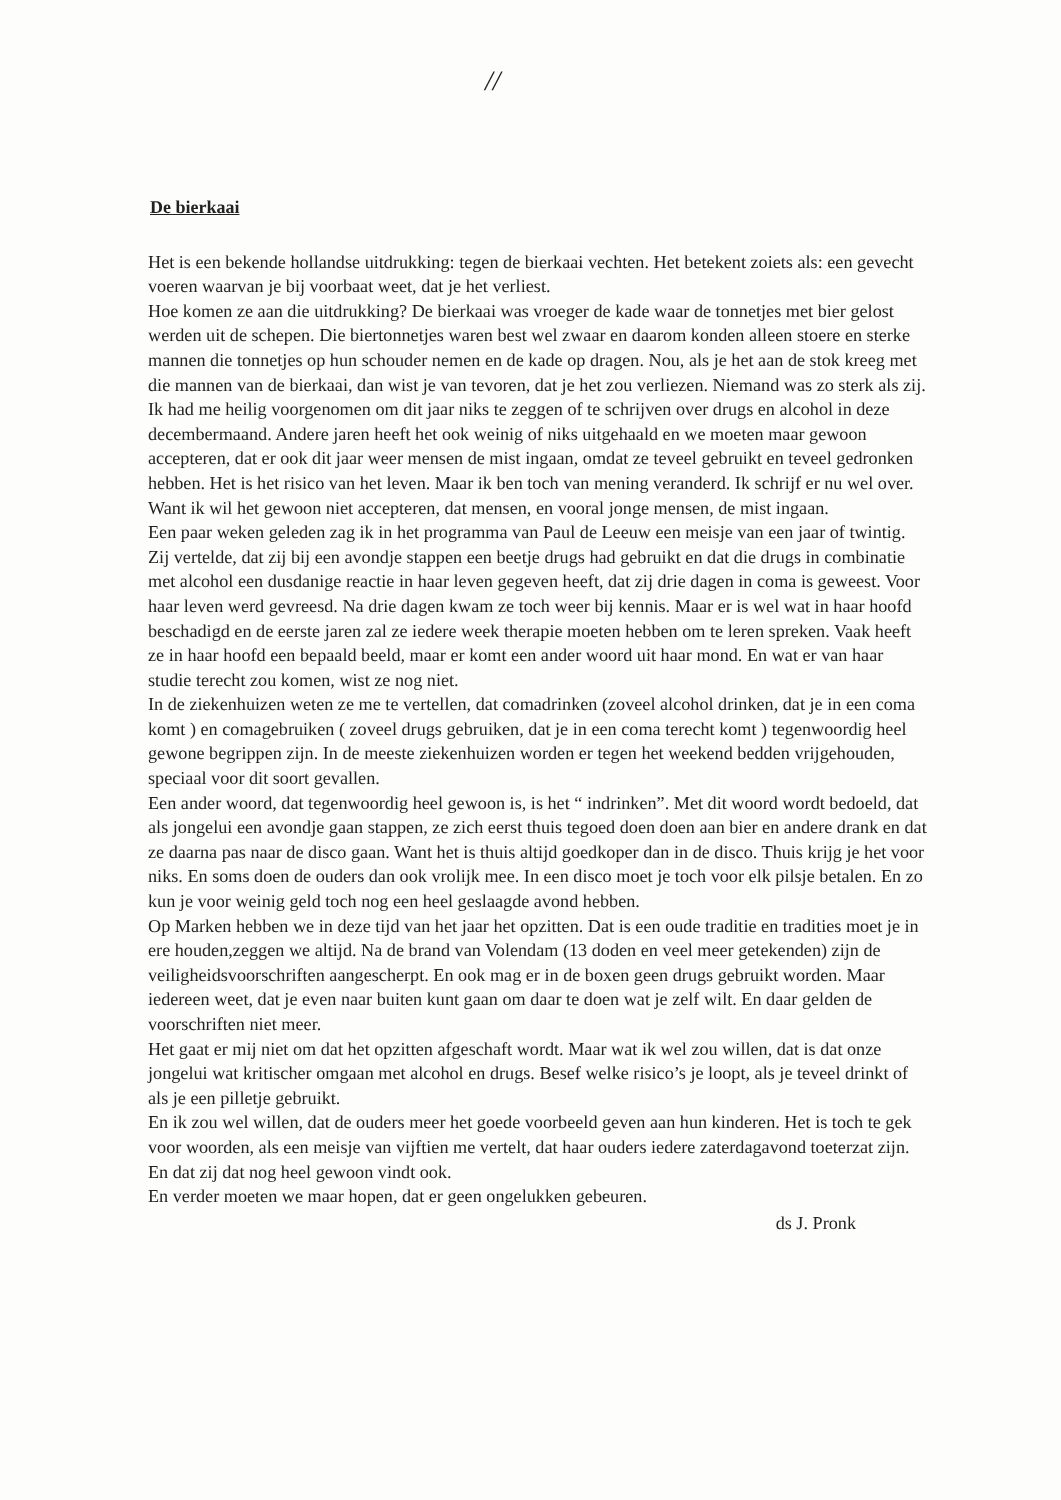//
De bierkaai
Het is een bekende hollandse uitdrukking: tegen de bierkaai vechten. Het betekent zoiets als: een gevecht voeren waarvan je bij voorbaat weet, dat je het verliest.
Hoe komen ze aan die uitdrukking? De bierkaai was vroeger de kade waar de tonnetjes met bier gelost werden uit de schepen. Die biertonnetjes waren best wel zwaar en daarom konden alleen stoere en sterke mannen die tonnetjes op hun schouder nemen en de kade op dragen. Nou, als je het aan de stok kreeg met die mannen van de bierkaai, dan wist je van tevoren, dat je het zou verliezen. Niemand was zo sterk als zij.
Ik had me heilig voorgenomen om dit jaar niks te zeggen of te schrijven over drugs en alcohol in deze decembermaand. Andere jaren heeft het ook weinig of niks uitgehaald en we moeten maar gewoon accepteren, dat er ook dit jaar weer mensen de mist ingaan, omdat ze teveel gebruikt en teveel gedronken hebben. Het is het risico van het leven. Maar ik ben toch van mening veranderd. Ik schrijf er nu wel over. Want ik wil het gewoon niet accepteren, dat mensen, en vooral jonge mensen, de mist ingaan.
Een paar weken geleden zag ik in het programma van Paul de Leeuw een meisje van een jaar of twintig. Zij vertelde, dat zij bij een avondje stappen een beetje drugs had gebruikt en dat die drugs in combinatie met alcohol een dusdanige reactie in haar leven gegeven heeft, dat zij drie dagen in coma is geweest. Voor haar leven werd gevreesd. Na drie dagen kwam ze toch weer bij kennis. Maar er is wel wat in haar hoofd beschadigd en de eerste jaren zal ze iedere week therapie moeten hebben om te leren spreken. Vaak heeft ze in haar hoofd een bepaald beeld, maar er komt een ander woord uit haar mond. En wat er van haar studie terecht zou komen, wist ze nog niet.
In de ziekenhuizen weten ze me te vertellen, dat comadrinken (zoveel alcohol drinken, dat je in een coma komt ) en comagebruiken ( zoveel drugs gebruiken, dat je in een coma terecht komt ) tegenwoordig heel gewone begrippen zijn. In de meeste ziekenhuizen worden er tegen het weekend bedden vrijgehouden, speciaal voor dit soort gevallen.
Een ander woord, dat tegenwoordig heel gewoon is, is het “ indrinken”. Met dit woord wordt bedoeld, dat als jongelui een avondje gaan stappen, ze zich eerst thuis tegoed doen doen aan bier en andere drank en dat ze daarna pas naar de disco gaan. Want het is thuis altijd goedkoper dan in de disco. Thuis krijg je het voor niks. En soms doen de ouders dan ook vrolijk mee. In een disco moet je toch voor elk pilsje betalen. En zo kun je voor weinig geld toch nog een heel geslaagde avond hebben.
Op Marken hebben we in deze tijd van het jaar het opzitten. Dat is een oude traditie en tradities moet je in ere houden,zeggen we altijd. Na de brand van Volendam (13 doden en veel meer getekenden) zijn de veiligheidsvoorschriften aangescherpt. En ook mag er in de boxen geen drugs gebruikt worden. Maar iedereen weet, dat je even naar buiten kunt gaan om daar te doen wat je zelf wilt. En daar gelden de voorschriften niet meer.
Het gaat er mij niet om dat het opzitten afgeschaft wordt. Maar wat ik wel zou willen, dat is dat onze jongelui wat kritischer omgaan met alcohol en drugs. Besef welke risico’s je loopt, als je teveel drinkt of als je een pilletje gebruikt.
En ik zou wel willen, dat de ouders meer het goede voorbeeld geven aan hun kinderen. Het is toch te gek voor woorden, als een meisje van vijftien me vertelt, dat haar ouders iedere zaterdagavond toeterzat zijn. En dat zij dat nog heel gewoon vindt ook.
En verder moeten we maar hopen, dat er geen ongelukken gebeuren.
ds J. Pronk